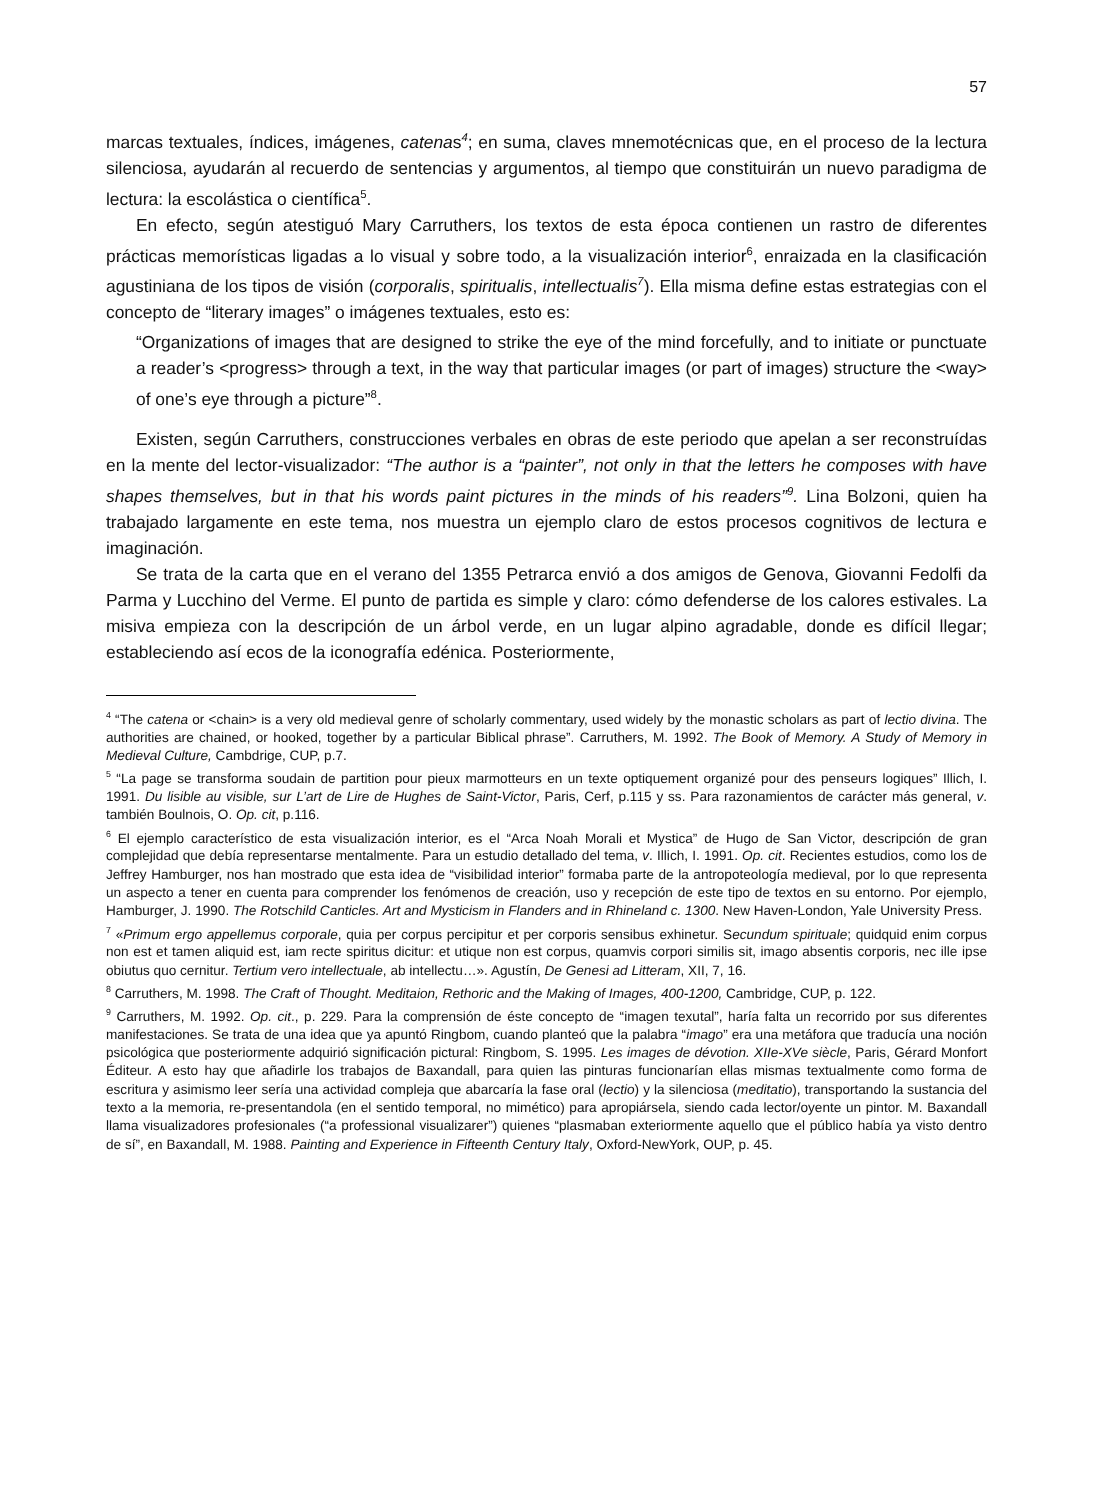57
marcas textuales, índices, imágenes, catenas<sup>4</sup>; en suma, claves mnemotécnicas que, en el proceso de la lectura silenciosa, ayudarán al recuerdo de sentencias y argumentos, al tiempo que constituirán un nuevo paradigma de lectura: la escolástica o científica<sup>5</sup>.
En efecto, según atestiguó Mary Carruthers, los textos de esta época contienen un rastro de diferentes prácticas memorísticas ligadas a lo visual y sobre todo, a la visualización interior<sup>6</sup>, enraizada en la clasificación agustiniana de los tipos de visión (corporalis, spiritualis, intellectualis<sup>7</sup>). Ella misma define estas estrategias con el concepto de “literary images” o imágenes textuales, esto es:
“Organizations of images that are designed to strike the eye of the mind forcefully, and to initiate or punctuate a reader’s <progress> through a text, in the way that particular images (or part of images) structure the <way> of one’s eye through a picture”<sup>8</sup>.
Existen, según Carruthers, construcciones verbales en obras de este periodo que apelan a ser reconstruídas en la mente del lector-visualizador: “The author is a “painter”, not only in that the letters he composes with have shapes themselves, but in that his words paint pictures in the minds of his readers”<sup>9</sup>. Lina Bolzoni, quien ha trabajado largamente en este tema, nos muestra un ejemplo claro de estos procesos cognitivos de lectura e imaginación.
Se trata de la carta que en el verano del 1355 Petrarca envió a dos amigos de Genova, Giovanni Fedolfi da Parma y Lucchino del Verme. El punto de partida es simple y claro: cómo defenderse de los calores estivales. La misiva empieza con la descripción de un árbol verde, en un lugar alpino agradable, donde es difícil llegar; estableciendo así ecos de la iconografía edénica. Posteriormente,
<sup>4</sup> “The catena or <chain> is a very old medieval genre of scholarly commentary, used widely by the monastic scholars as part of lectio divina. The authorities are chained, or hooked, together by a particular Biblical phrase”. Carruthers, M. 1992. The Book of Memory. A Study of Memory in Medieval Culture, Cambdrige, CUP, p.7.
<sup>5</sup> “La page se transforma soudain de partition pour pieux marmotteurs en un texte optiquement organizé pour des penseurs logiques” Illich, I. 1991. Du lisible au visible, sur L’art de Lire de Hughes de Saint-Victor, Paris, Cerf, p.115 y ss. Para razonamientos de carácter más general, v. también Boulnois, O. Op. cit, p.116.
<sup>6</sup> El ejemplo característico de esta visualización interior, es el “Arca Noah Morali et Mystica” de Hugo de San Victor, descripción de gran complejidad que debía representarse mentalmente. Para un estudio detallado del tema, v. Illich, I. 1991. Op. cit. Recientes estudios, como los de Jeffrey Hamburger, nos han mostrado que esta idea de “visibilidad interior” formaba parte de la antropoteología medieval, por lo que representa un aspecto a tener en cuenta para comprender los fenómenos de creación, uso y recepción de este tipo de textos en su entorno. Por ejemplo, Hamburger, J. 1990. The Rotschild Canticles. Art and Mysticism in Flanders and in Rhineland c. 1300. New Haven-London, Yale University Press.
<sup>7</sup> «Primum ergo appellemus corporale, quia per corpus percipitur et per corporis sensibus exhinetur. Secundum spirituale; quidquid enim corpus non est et tamen aliquid est, iam recte spiritus dicitur: et utique non est corpus, quamvis corpori similis sit, imago absentis corporis, nec ille ipse obiutus quo cernitur. Tertium vero intellectuale, ab intellectu…». Agustín, De Genesi ad Litteram, XII, 7, 16.
<sup>8</sup> Carruthers, M. 1998. The Craft of Thought. Meditaion, Rethoric and the Making of Images, 400-1200, Cambridge, CUP, p. 122.
<sup>9</sup> Carruthers, M. 1992. Op. cit., p. 229. Para la comprensión de éste concepto de “imagen texutal”, haría falta un recorrido por sus diferentes manifestaciones. Se trata de una idea que ya apuntó Ringbom, cuando planteó que la palabra “imago” era una metáfora que traducía una noción psicológica que posteriormente adquirió significación pictural: Ringbom, S. 1995. Les images de dévotion. XIIe-XVe siècle, Paris, Gérard Monfort Éditeur. A esto hay que añadirle los trabajos de Baxandall, para quien las pinturas funcionarían ellas mismas textualmente como forma de escritura y asimismo leer sería una actividad compleja que abarcaría la fase oral (lectio) y la silenciosa (meditatio), transportando la sustancia del texto a la memoria, re-presentandola (en el sentido temporal, no mimético) para apropiársela, siendo cada lector/oyente un pintor. M. Baxandall llama visualizadores profesionales (“a professional visualizarer”) quienes “plasmaban exteriormente aquello que el público había ya visto dentro de sí”, en Baxandall, M. 1988. Painting and Experience in Fifteenth Century Italy, Oxford-NewYork, OUP, p. 45.